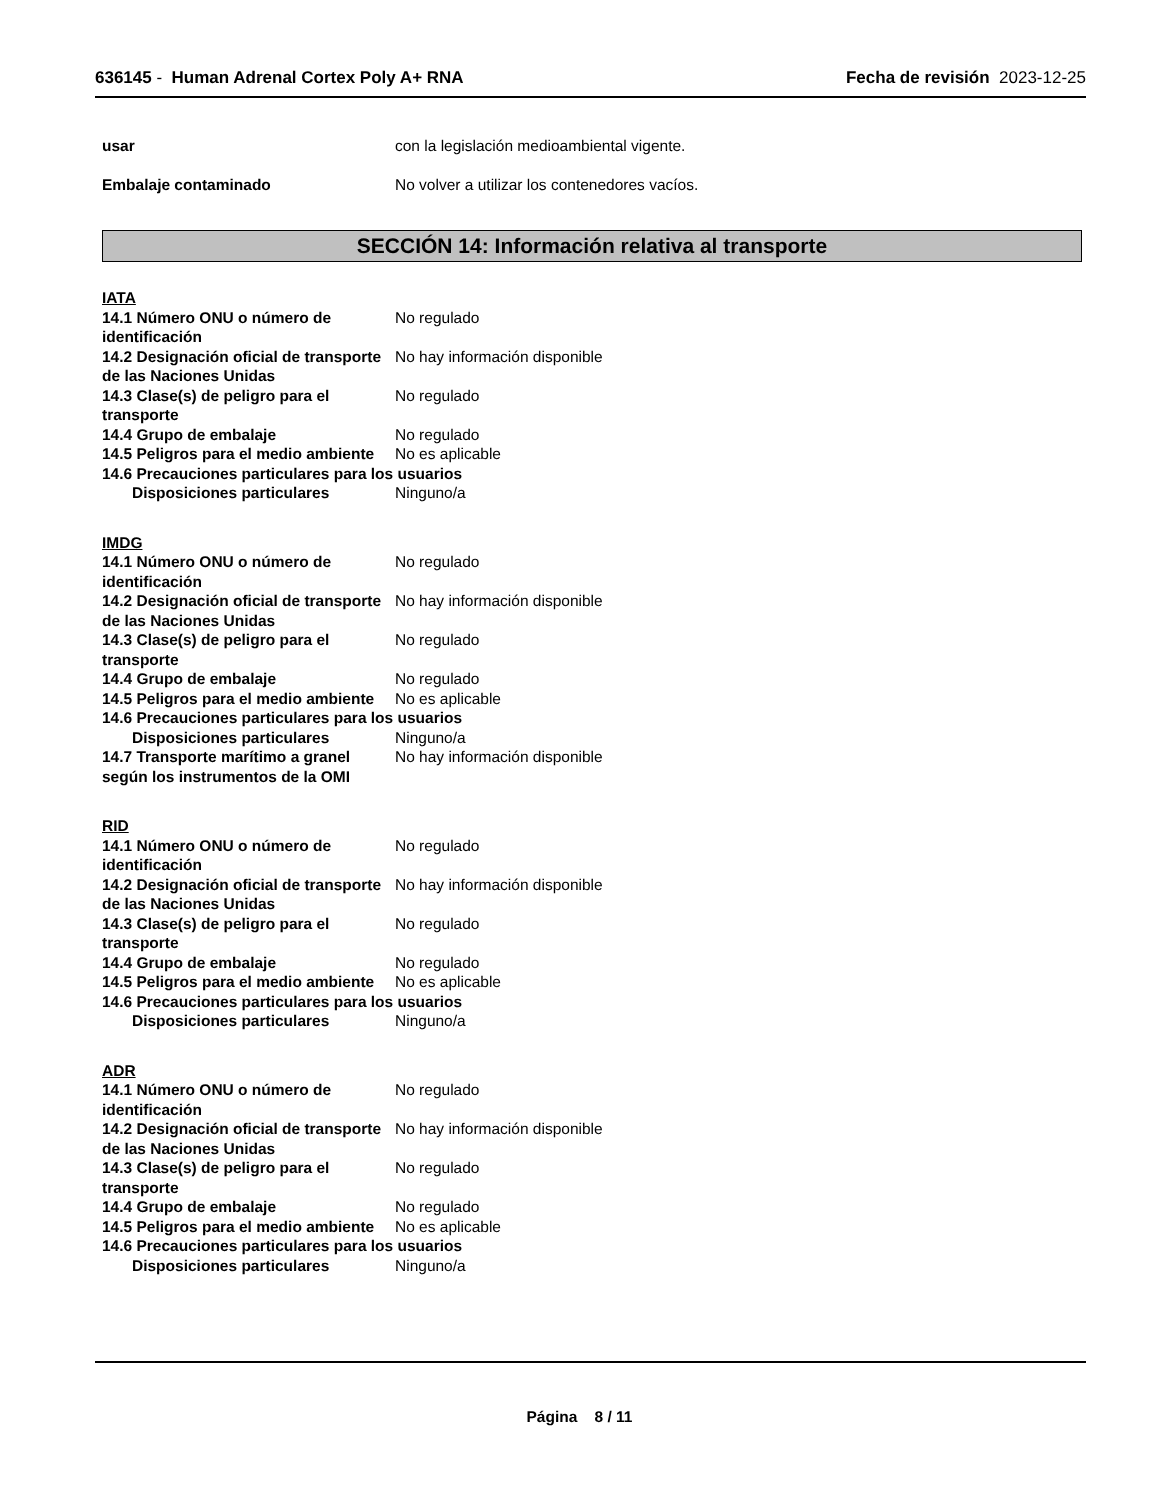636145 - Human Adrenal Cortex Poly A+ RNA
Fecha de revisión 2023-12-25
usar con la legislación medioambiental vigente.
Embalaje contaminado No volver a utilizar los contenedores vacíos.
SECCIÓN 14: Información relativa al transporte
IATA
14.1 Número ONU o número de identificación
No regulado
14.2 Designación oficial de transporte de las Naciones Unidas
No hay información disponible
14.3 Clase(s) de peligro para el transporte
No regulado
14.4 Grupo de embalaje No regulado
14.5 Peligros para el medio ambiente
No es aplicable
14.6 Precauciones particulares para los usuarios
Disposiciones particulares Ninguno/a
IMDG
14.1 Número ONU o número de identificación
No regulado
14.2 Designación oficial de transporte de las Naciones Unidas
No hay información disponible
14.3 Clase(s) de peligro para el transporte
No regulado
14.4 Grupo de embalaje No regulado
14.5 Peligros para el medio ambiente
No es aplicable
14.6 Precauciones particulares para los usuarios
Disposiciones particulares Ninguno/a
14.7 Transporte marítimo a granel según los instrumentos de la OMI
No hay información disponible
RID
14.1 Número ONU o número de identificación
No regulado
14.2 Designación oficial de transporte de las Naciones Unidas
No hay información disponible
14.3 Clase(s) de peligro para el transporte
No regulado
14.4 Grupo de embalaje No regulado
14.5 Peligros para el medio ambiente
No es aplicable
14.6 Precauciones particulares para los usuarios
Disposiciones particulares Ninguno/a
ADR
14.1 Número ONU o número de identificación
No regulado
14.2 Designación oficial de transporte de las Naciones Unidas
No hay información disponible
14.3 Clase(s) de peligro para el transporte
No regulado
14.4 Grupo de embalaje No regulado
14.5 Peligros para el medio ambiente
No es aplicable
14.6 Precauciones particulares para los usuarios
Disposiciones particulares Ninguno/a
Página 8 / 11